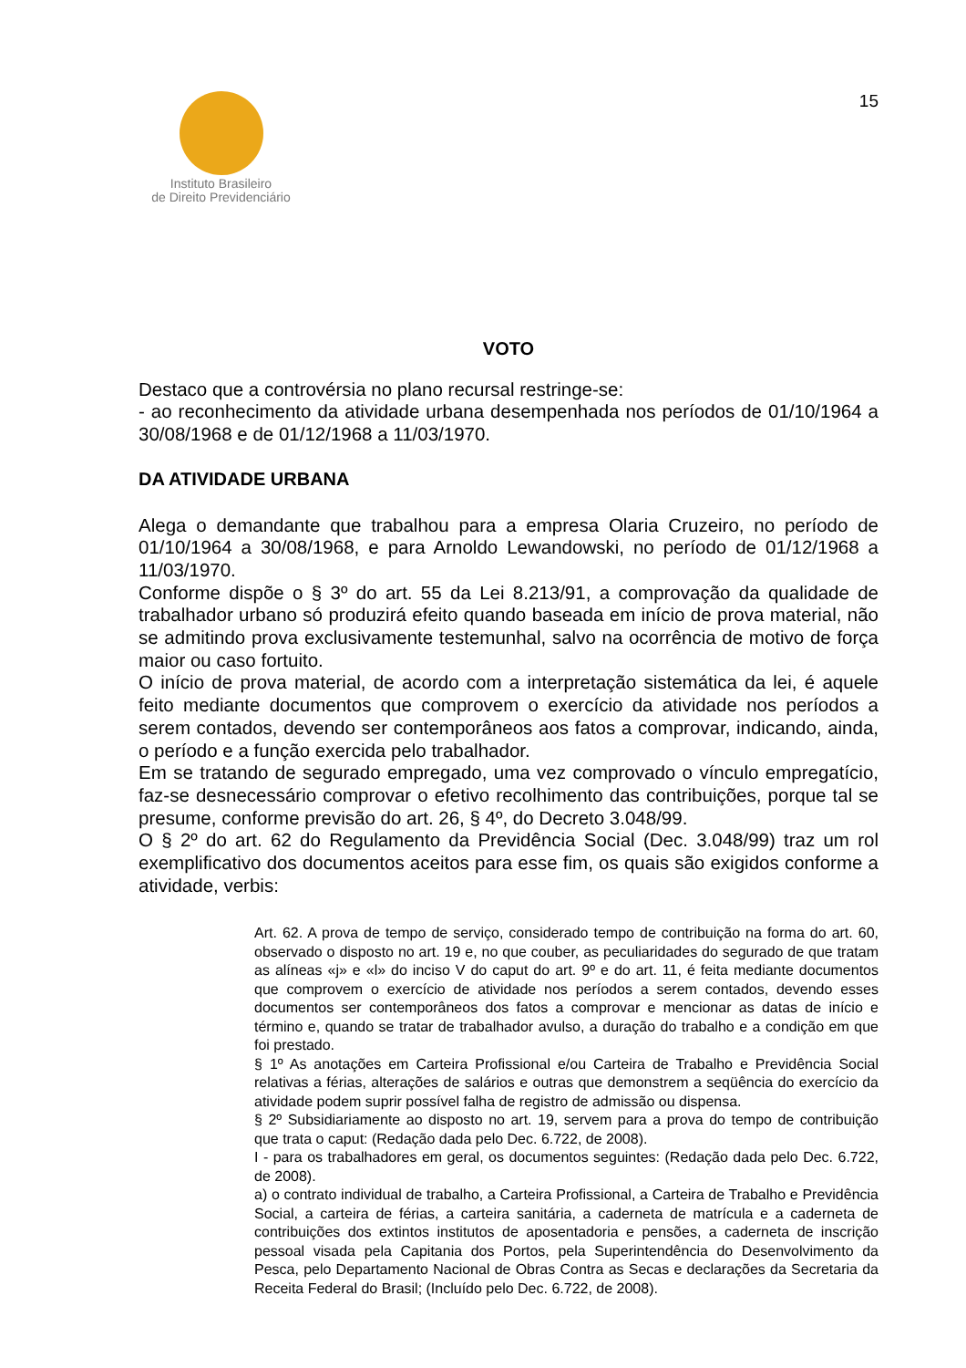Instituto Brasileiro
de Direito Previdenciário
15
VOTO
Destaco que a controvérsia no plano recursal restringe-se:
- ao reconhecimento da atividade urbana desempenhada nos períodos de 01/10/1964 a 30/08/1968 e de 01/12/1968 a 11/03/1970.
DA ATIVIDADE URBANA
Alega o demandante que trabalhou para a empresa Olaria Cruzeiro, no período de 01/10/1964 a 30/08/1968, e para Arnoldo Lewandowski, no período de 01/12/1968 a 11/03/1970.
Conforme dispõe o § 3º do art. 55 da Lei 8.213/91, a comprovação da qualidade de trabalhador urbano só produzirá efeito quando baseada em início de prova material, não se admitindo prova exclusivamente testemunhal, salvo na ocorrência de motivo de força maior ou caso fortuito.
O início de prova material, de acordo com a interpretação sistemática da lei, é aquele feito mediante documentos que comprovem o exercício da atividade nos períodos a serem contados, devendo ser contemporâneos aos fatos a comprovar, indicando, ainda, o período e a função exercida pelo trabalhador.
Em se tratando de segurado empregado, uma vez comprovado o vínculo empregatício, faz-se desnecessário comprovar o efetivo recolhimento das contribuições, porque tal se presume, conforme previsão do art. 26, § 4º, do Decreto 3.048/99.
O § 2º do art. 62 do Regulamento da Previdência Social (Dec. 3.048/99) traz um rol exemplificativo dos documentos aceitos para esse fim, os quais são exigidos conforme a atividade, verbis:
Art. 62. A prova de tempo de serviço, considerado tempo de contribuição na forma do art. 60, observado o disposto no art. 19 e, no que couber, as peculiaridades do segurado de que tratam as alíneas «j» e «l» do inciso V do caput do art. 9º e do art. 11, é feita mediante documentos que comprovem o exercício de atividade nos períodos a serem contados, devendo esses documentos ser contemporâneos dos fatos a comprovar e mencionar as datas de início e término e, quando se tratar de trabalhador avulso, a duração do trabalho e a condição em que foi prestado.
§ 1º As anotações em Carteira Profissional e/ou Carteira de Trabalho e Previdência Social relativas a férias, alterações de salários e outras que demonstrem a seqüência do exercício da atividade podem suprir possível falha de registro de admissão ou dispensa.
§ 2º Subsidiariamente ao disposto no art. 19, servem para a prova do tempo de contribuição que trata o caput: (Redação dada pelo Dec. 6.722, de 2008).
I - para os trabalhadores em geral, os documentos seguintes: (Redação dada pelo Dec. 6.722, de 2008).
a) o contrato individual de trabalho, a Carteira Profissional, a Carteira de Trabalho e Previdência Social, a carteira de férias, a carteira sanitária, a caderneta de matrícula e a caderneta de contribuições dos extintos institutos de aposentadoria e pensões, a caderneta de inscrição pessoal visada pela Capitania dos Portos, pela Superintendência do Desenvolvimento da Pesca, pelo Departamento Nacional de Obras Contra as Secas e declarações da Secretaria da Receita Federal do Brasil; (Incluído pelo Dec. 6.722, de 2008).